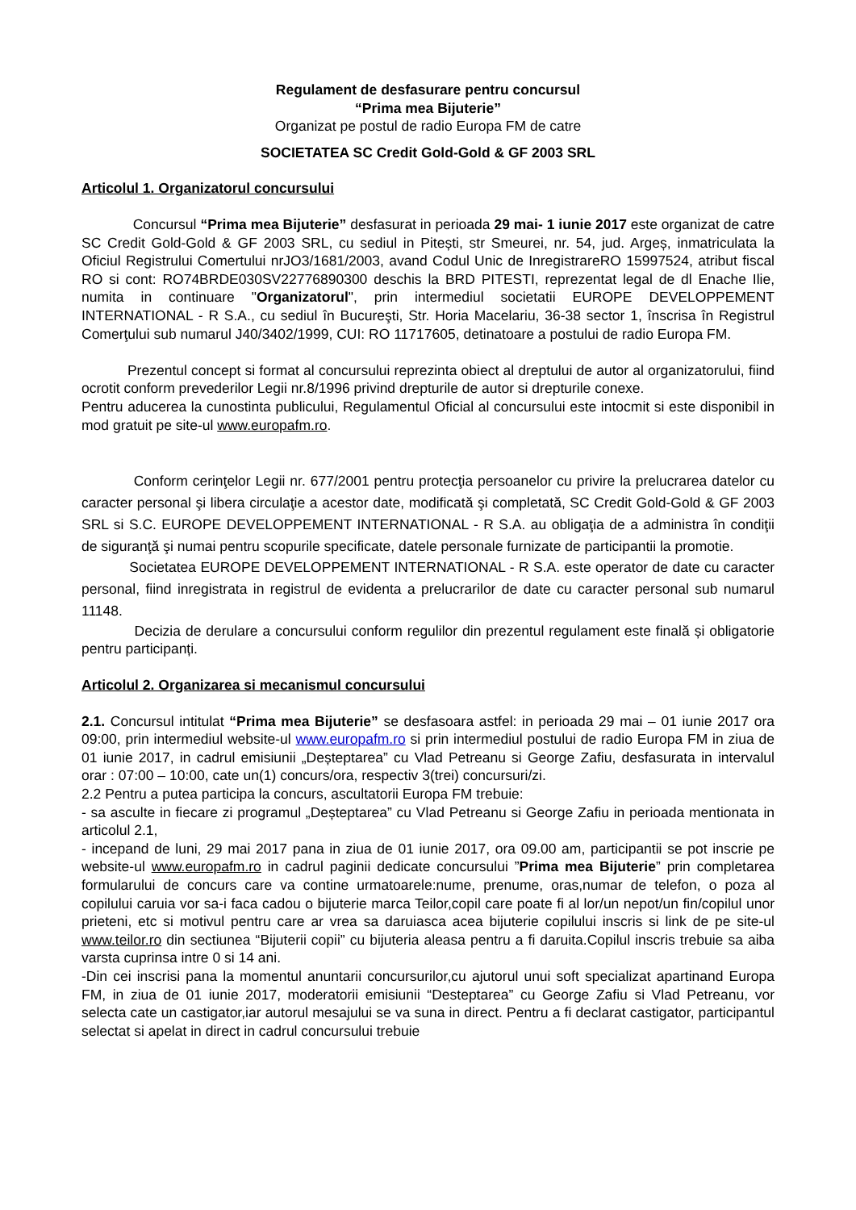Regulament de desfasurare pentru concursul
“Prima mea Bijuterie”
Organizat pe postul de radio Europa FM de catre
SOCIETATEA SC Credit Gold-Gold & GF 2003 SRL
Articolul 1. Organizatorul concursului
Concursul “Prima mea Bijuterie” desfasurat in perioada 29 mai- 1 iunie 2017 este organizat de catre SC Credit Gold-Gold & GF 2003 SRL, cu sediul in Pitești, str Smeurei, nr. 54, jud. Argeș, inmatriculata la Oficiul Registrului Comertului nrJO3/1681/2003, avand Codul Unic de InregistrareRO 15997524, atribut fiscal RO si cont: RO74BRDE030SV22776890300 deschis la BRD PITESTI, reprezentat legal de dl Enache Ilie, numita in continuare "Organizatorul", prin intermediul societatii EUROPE DEVELOPPEMENT INTERNATIONAL - R S.A., cu sediul în Bucureşti, Str. Horia Macelariu, 36-38 sector 1, înscrisa în Registrul Comerţului sub numarul J40/3402/1999, CUI: RO 11717605, detinatoare a postului de radio Europa FM.
Prezentul concept si format al concursului reprezinta obiect al dreptului de autor al organizatorului, fiind ocrotit conform prevederilor Legii nr.8/1996 privind drepturile de autor si drepturile conexe.
Pentru aducerea la cunostinta publicului, Regulamentul Oficial al concursului este intocmit si este disponibil in mod gratuit pe site-ul www.europafm.ro.
Conform cerinţelor Legii nr. 677/2001 pentru protecţia persoanelor cu privire la prelucrarea datelor cu caracter personal şi libera circulaţie a acestor date, modificată şi completată, SC Credit Gold-Gold & GF 2003 SRL si S.C. EUROPE DEVELOPPEMENT INTERNATIONAL - R S.A. au obligaţia de a administra în condiţii de siguranţă şi numai pentru scopurile specificate, datele personale furnizate de participantii la promotie.
Societatea EUROPE DEVELOPPEMENT INTERNATIONAL - R S.A. este operator de date cu caracter personal, fiind inregistrata in registrul de evidenta a prelucrarilor de date cu caracter personal sub numarul 11148.
Decizia de derulare a concursului conform regulilor din prezentul regulament este finală și obligatorie pentru participanți.
Articolul 2. Organizarea si mecanismul concursului
2.1. Concursul intitulat “Prima mea Bijuterie” se desfasoara astfel: in perioada 29 mai – 01 iunie 2017 ora 09:00, prin intermediul website-ul www.europafm.ro si prin intermediul postului de radio Europa FM in ziua de 01 iunie 2017, in cadrul emisiunii „Deșteptarea” cu Vlad Petreanu si George Zafiu, desfasurata in intervalul orar : 07:00 – 10:00, cate un(1) concurs/ora, respectiv 3(trei) concursuri/zi.
2.2 Pentru a putea participa la concurs, ascultatorii Europa FM trebuie:
- sa asculte in fiecare zi programul „Deșteptarea” cu Vlad Petreanu si George Zafiu in perioada mentionata in articolul 2.1,
- incepand de luni, 29 mai 2017 pana in ziua de 01 iunie 2017, ora 09.00 am, participantii se pot inscrie pe website-ul www.europafm.ro in cadrul paginii dedicate concursului ”Prima mea Bijuterie” prin completarea formularului de concurs care va contine urmatoarele:nume, prenume, oras,numar de telefon, o poza al copilului caruia vor sa-i faca cadou o bijuterie marca Teilor,copil care poate fi al lor/un nepot/un fin/copilul unor prieteni, etc si motivul pentru care ar vrea sa daruiasca acea bijuterie copilului inscris si link de pe site-ul www.teilor.ro din sectiunea “Bijuterii copii” cu bijuteria aleasa pentru a fi daruita.Copilul inscris trebuie sa aiba varsta cuprinsa intre 0 si 14 ani.
-Din cei inscrisi pana la momentul anuntarii concursurilor,cu ajutorul unui soft specializat apartinand Europa FM, in ziua de 01 iunie 2017, moderatorii emisiunii “Desteptarea” cu George Zafiu si Vlad Petreanu, vor selecta cate un castigator,iar autorul mesajului se va suna in direct. Pentru a fi declarat castigator, participantul selectat si apelat in direct in cadrul concursului trebuie